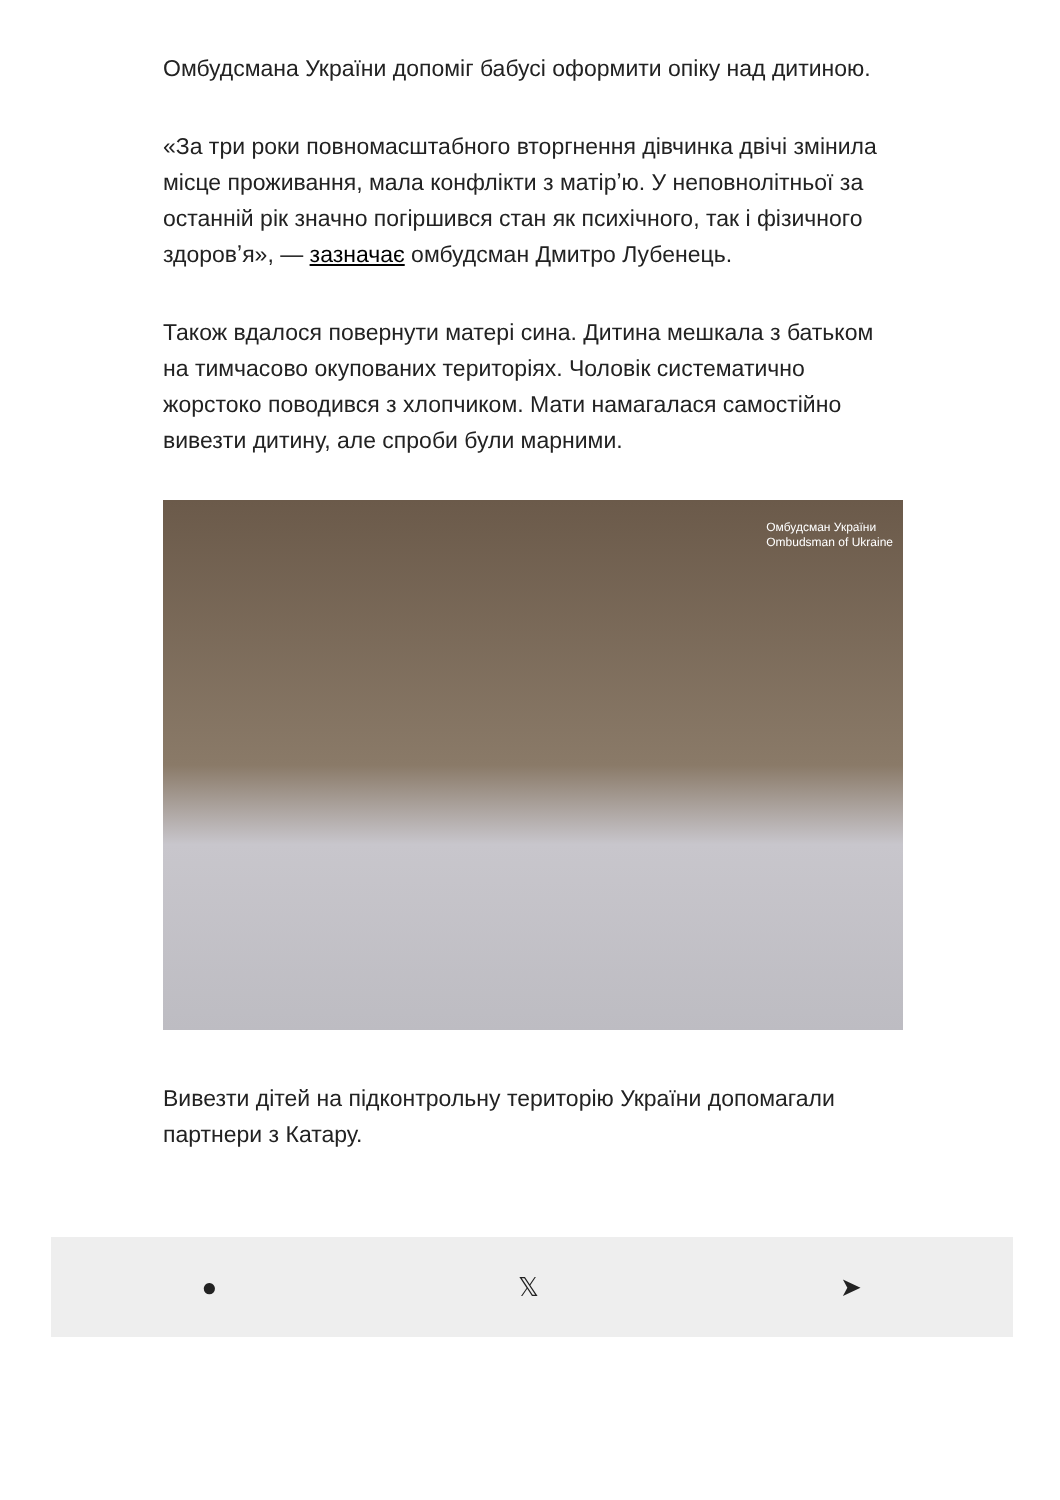Омбудсмана України допоміг бабусі оформити опіку над дитиною.
«За три роки повномасштабного вторгнення дівчинка двічі змінила місце проживання, мала конфлікти з матірʼю. У неповнолітньої за останній рік значно погіршився стан як психічного, так і фізичного здоровʼя», — зазначає омбудсман Дмитро Лубенець.
Також вдалося повернути матері сина. Дитина мешкала з батьком на тимчасово окупованих територіях. Чоловік систематично жорстоко поводився з хлопчиком. Мати намагалася самостійно вивезти дитину, але спроби були марними.
Омбудсман України
Ombudsman of Ukraine
Вивезти дітей на підконтрольну територію України допомагали партнери з Катару.
● 𝕏 ➤